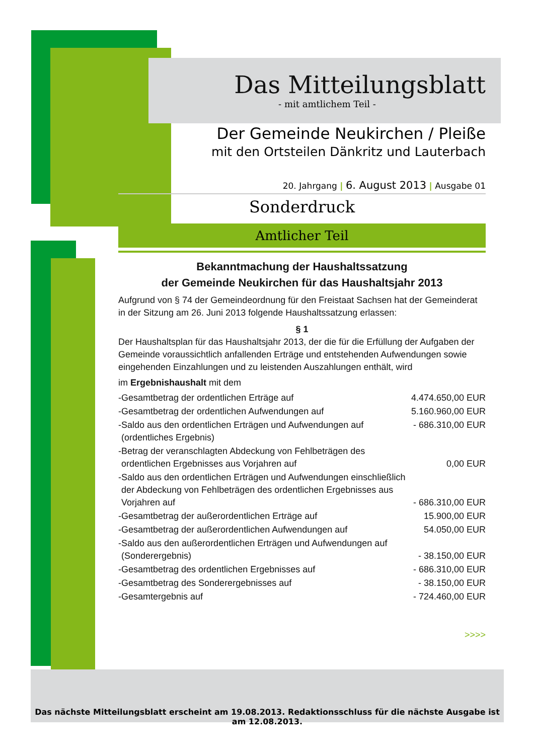Das Mitteilungsblatt
- mit amtlichem Teil -
Der Gemeinde Neukirchen / Pleiße
mit den Ortsteilen Dänkritz und Lauterbach
20. Jahrgang | 6. August 2013 | Ausgabe 01
Sonderdruck
Amtlicher Teil
Bekanntmachung der Haushaltssatzung
der Gemeinde Neukirchen für das Haushaltsjahr 2013
Aufgrund von § 74 der Gemeindeordnung für den Freistaat Sachsen hat der Gemeinderat in der Sitzung am 26. Juni 2013 folgende Haushaltssatzung erlassen:
§ 1
Der Haushaltsplan für das Haushaltsjahr 2013, der die für die Erfüllung der Aufgaben der Gemeinde voraussichtlich anfallenden Erträge und entstehenden Aufwendungen sowie eingehenden Einzahlungen und zu leistenden Auszahlungen enthält, wird
im Ergebnishaushalt mit dem
| - | Gesamtbetrag der ordentlichen Erträge auf | 4.474.650,00 EUR |
| - | Gesamtbetrag der ordentlichen Aufwendungen auf | 5.160.960,00 EUR |
| - | Saldo aus den ordentlichen Erträgen und Aufwendungen auf (ordentliches Ergebnis) | - 686.310,00 EUR |
| - | Betrag der veranschlagten Abdeckung von Fehlbeträgen des ordentlichen Ergebnisses aus Vorjahren auf | 0,00 EUR |
| - | Saldo aus den ordentlichen Erträgen und Aufwendungen einschließlich der Abdeckung von Fehlbeträgen des ordentlichen Ergebnisses aus Vorjahren auf | - 686.310,00 EUR |
| - | Gesamtbetrag der außerordentlichen Erträge auf | 15.900,00 EUR |
| - | Gesamtbetrag der außerordentlichen Aufwendungen auf | 54.050,00 EUR |
| - | Saldo aus den außerordentlichen Erträgen und Aufwendungen auf (Sonderergebnis) | - 38.150,00 EUR |
| - | Gesamtbetrag des ordentlichen Ergebnisses auf | - 686.310,00 EUR |
| - | Gesamtbetrag des Sonderergebnisses auf | - 38.150,00 EUR |
| - | Gesamtergebnis auf | - 724.460,00 EUR |
>>>>
Das nächste Mitteilungsblatt erscheint am 19.08.2013. Redaktionsschluss für die nächste Ausgabe ist am 12.08.2013.